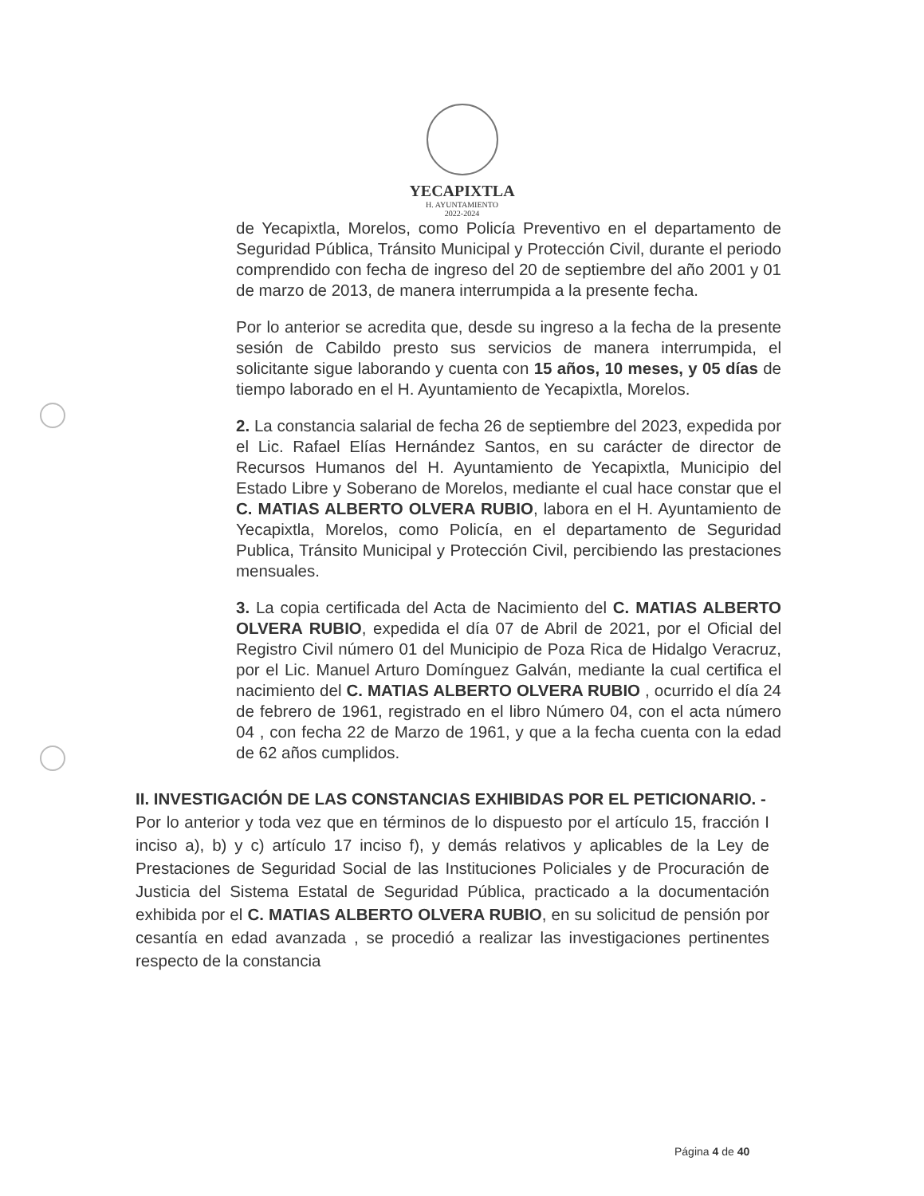YECAPIXTLA
H. AYUNTAMIENTO
2022-2024
de Yecapixtla, Morelos, como Policía Preventivo en el departamento de Seguridad Pública, Tránsito Municipal y Protección Civil, durante el periodo comprendido con fecha de ingreso del 20 de septiembre del año 2001 y 01 de marzo de 2013, de manera interrumpida a la presente fecha.
Por lo anterior se acredita que, desde su ingreso a la fecha de la presente sesión de Cabildo presto sus servicios de manera interrumpida, el solicitante sigue laborando y cuenta con 15 años, 10 meses, y 05 días de tiempo laborado en el H. Ayuntamiento de Yecapixtla, Morelos.
2. La constancia salarial de fecha 26 de septiembre del 2023, expedida por el Lic. Rafael Elías Hernández Santos, en su carácter de director de Recursos Humanos del H. Ayuntamiento de Yecapixtla, Municipio del Estado Libre y Soberano de Morelos, mediante el cual hace constar que el C. MATIAS ALBERTO OLVERA RUBIO, labora en el H. Ayuntamiento de Yecapixtla, Morelos, como Policía, en el departamento de Seguridad Publica, Tránsito Municipal y Protección Civil, percibiendo las prestaciones mensuales.
3. La copia certificada del Acta de Nacimiento del C. MATIAS ALBERTO OLVERA RUBIO, expedida el día 07 de Abril de 2021, por el Oficial del Registro Civil número 01 del Municipio de Poza Rica de Hidalgo Veracruz, por el Lic. Manuel Arturo Domínguez Galván, mediante la cual certifica el nacimiento del C. MATIAS ALBERTO OLVERA RUBIO , ocurrido el día 24 de febrero de 1961, registrado en el libro Número 04, con el acta número 04 , con fecha 22 de Marzo de 1961, y que a la fecha cuenta con la edad de 62 años cumplidos.
II. INVESTIGACIÓN DE LAS CONSTANCIAS EXHIBIDAS POR EL PETICIONARIO. -
Por lo anterior y toda vez que en términos de lo dispuesto por el artículo 15, fracción I inciso a), b) y c) artículo 17 inciso f), y demás relativos y aplicables de la Ley de Prestaciones de Seguridad Social de las Instituciones Policiales y de Procuración de Justicia del Sistema Estatal de Seguridad Pública, practicado a la documentación exhibida por el C. MATIAS ALBERTO OLVERA RUBIO, en su solicitud de pensión por cesantía en edad avanzada , se procedió a realizar las investigaciones pertinentes respecto de la constancia
Página 4 de 40